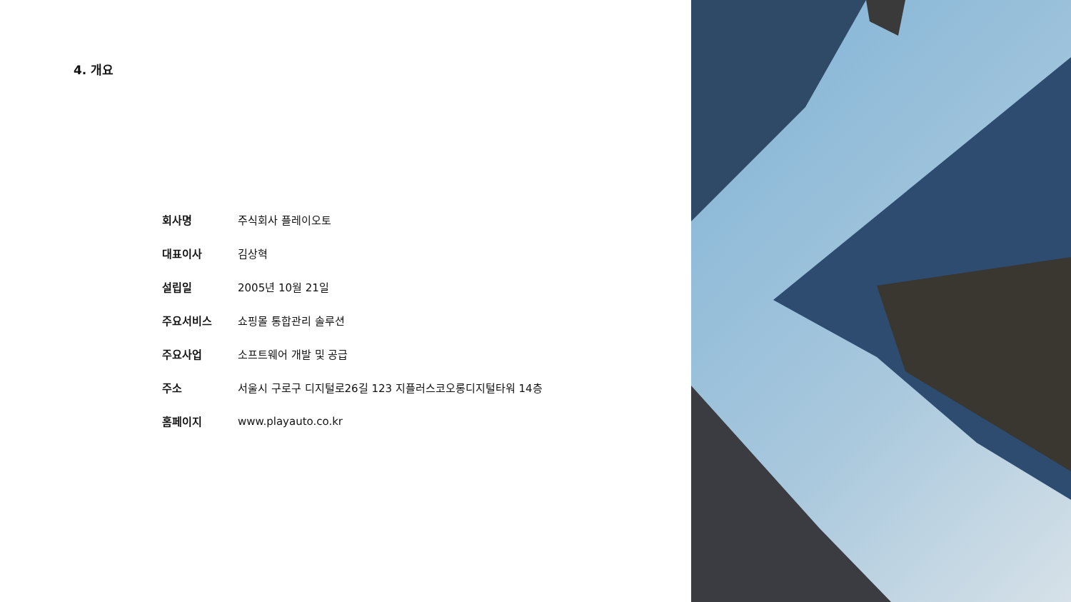4. 개요
| 회사명 | 주식회사 플레이오토 |
| 대표이사 | 김상혁 |
| 설립일 | 2005년 10월 21일 |
| 주요서비스 | 쇼핑몰 통합관리 솔루션 |
| 주요사업 | 소프트웨어 개발 및 공급 |
| 주소 | 서울시 구로구 디지털로26길 123 지플러스코오롱디지털타워 14층 |
| 홈페이지 | www.playauto.co.kr |